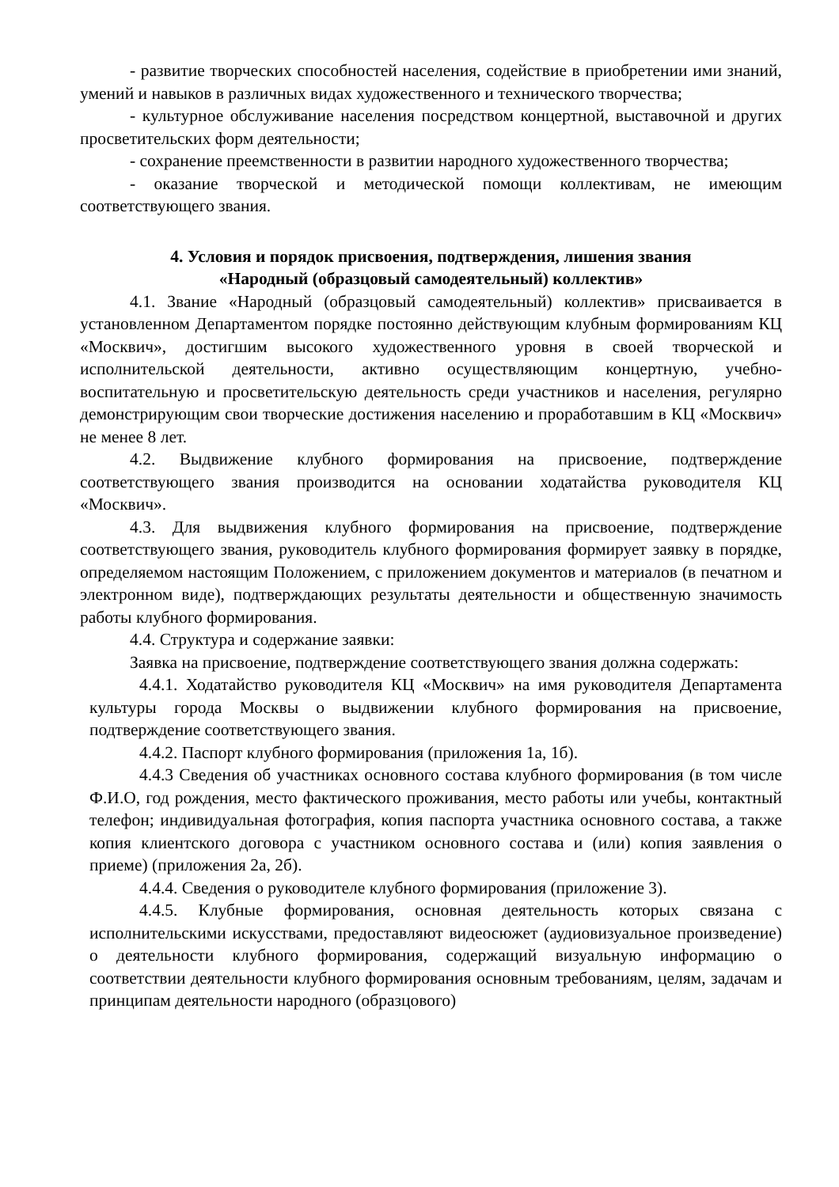- развитие творческих способностей населения, содействие в приобретении ими знаний, умений и навыков в различных видах художественного и технического творчества;
- культурное обслуживание населения посредством концертной, выставочной и других просветительских форм деятельности;
- сохранение преемственности в развитии народного художественного творчества;
- оказание творческой и методической помощи коллективам, не имеющим соответствующего звания.
4. Условия и порядок присвоения, подтверждения, лишения звания
«Народный (образцовый самодеятельный) коллектив»
4.1. Звание «Народный (образцовый самодеятельный) коллектив» присваивается в установленном Департаментом порядке постоянно действующим клубным формированиям КЦ «Москвич», достигшим высокого художественного уровня в своей творческой и исполнительской деятельности, активно осуществляющим концертную, учебно-воспитательную и просветительскую деятельность среди участников и населения, регулярно демонстрирующим свои творческие достижения населению и проработавшим в КЦ «Москвич» не менее 8 лет.
4.2. Выдвижение клубного формирования на присвоение, подтверждение соответствующего звания производится на основании ходатайства руководителя КЦ «Москвич».
4.3. Для выдвижения клубного формирования на присвоение, подтверждение соответствующего звания, руководитель клубного формирования формирует заявку в порядке, определяемом настоящим Положением, с приложением документов и материалов (в печатном и электронном виде), подтверждающих результаты деятельности и общественную значимость работы клубного формирования.
4.4. Структура и содержание заявки:
Заявка на присвоение, подтверждение соответствующего звания должна содержать:
4.4.1. Ходатайство руководителя КЦ «Москвич» на имя руководителя Департамента культуры города Москвы о выдвижении клубного формирования на присвоение, подтверждение соответствующего звания.
4.4.2. Паспорт клубного формирования (приложения 1а, 1б).
4.4.3 Сведения об участниках основного состава клубного формирования (в том числе Ф.И.О, год рождения, место фактического проживания, место работы или учебы, контактный телефон; индивидуальная фотография, копия паспорта участника основного состава, а также копия клиентского договора с участником основного состава и (или) копия заявления о приеме) (приложения 2а, 2б).
4.4.4. Сведения о руководителе клубного формирования (приложение 3).
4.4.5. Клубные формирования, основная деятельность которых связана с исполнительскими искусствами, предоставляют видеосюжет (аудиовизуальное произведение) о деятельности клубного формирования, содержащий визуальную информацию о соответствии деятельности клубного формирования основным требованиям, целям, задачам и принципам деятельности народного (образцового)